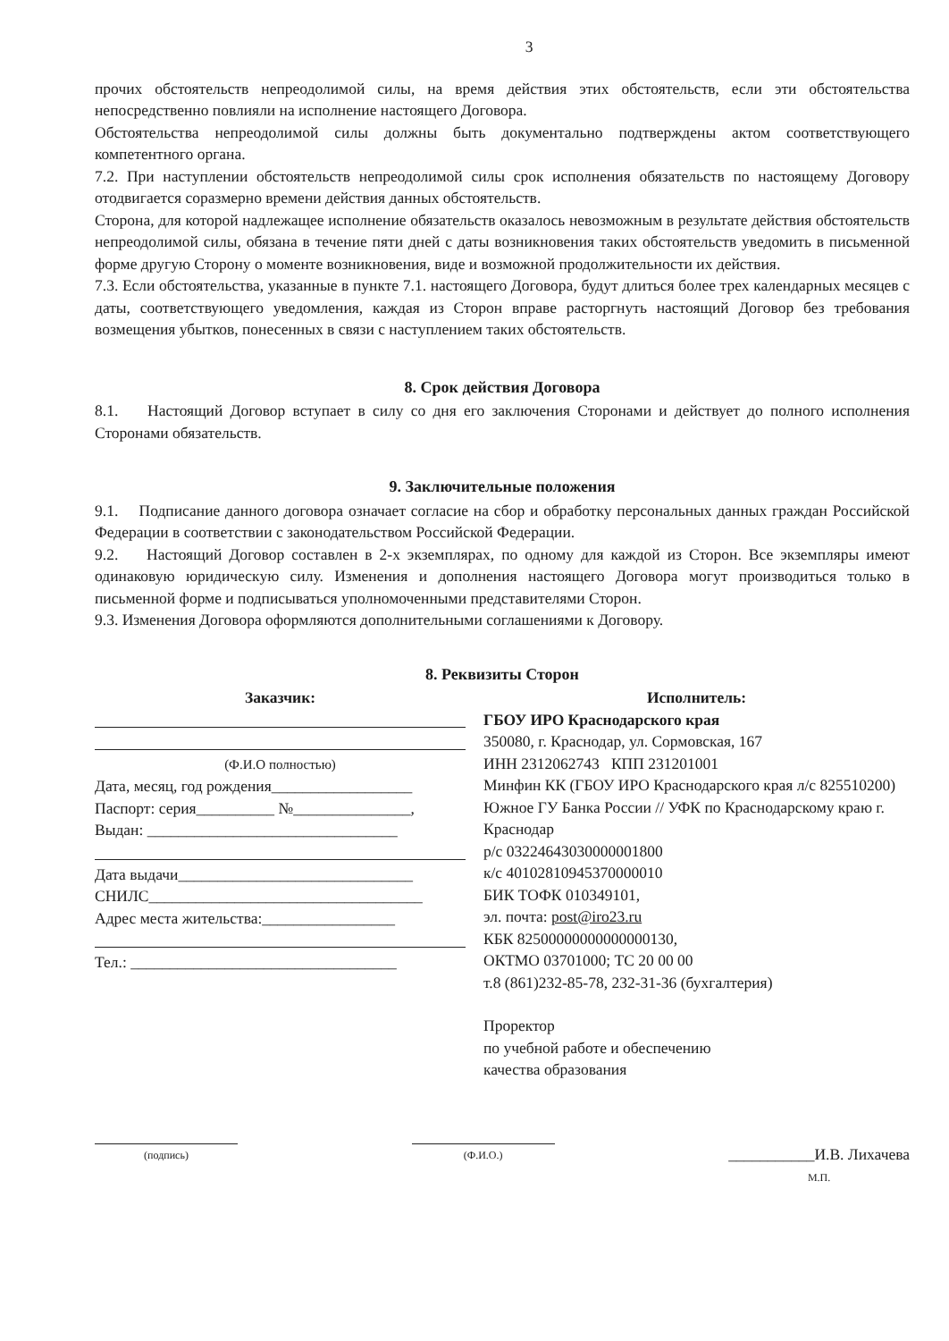3
прочих обстоятельств непреодолимой силы, на время действия этих обстоятельств, если эти обстоятельства непосредственно повлияли на исполнение настоящего Договора.
Обстоятельства непреодолимой силы должны быть документально подтверждены актом соответствующего компетентного органа.
7.2. При наступлении обстоятельств непреодолимой силы срок исполнения обязательств по настоящему Договору отодвигается соразмерно времени действия данных обстоятельств.
Сторона, для которой надлежащее исполнение обязательств оказалось невозможным в результате действия обстоятельств непреодолимой силы, обязана в течение пяти дней с даты возникновения таких обстоятельств уведомить в письменной форме другую Сторону о моменте возникновения, виде и возможной продолжительности их действия.
7.3. Если обстоятельства, указанные в пункте 7.1. настоящего Договора, будут длиться более трех календарных месяцев с даты, соответствующего уведомления, каждая из Сторон вправе расторгнуть настоящий Договор без требования возмещения убытков, понесенных в связи с наступлением таких обстоятельств.
8. Срок действия Договора
8.1. Настоящий Договор вступает в силу со дня его заключения Сторонами и действует до полного исполнения Сторонами обязательств.
9. Заключительные положения
9.1. Подписание данного договора означает согласие на сбор и обработку персональных данных граждан Российской Федерации в соответствии с законодательством Российской Федерации.
9.2. Настоящий Договор составлен в 2-х экземплярах, по одному для каждой из Сторон. Все экземпляры имеют одинаковую юридическую силу. Изменения и дополнения настоящего Договора могут производиться только в письменной форме и подписываться уполномоченными представителями Сторон.
9.3. Изменения Договора оформляются дополнительными соглашениями к Договору.
8. Реквизиты Сторон
Заказчик:
(Ф.И.О полностью)
Дата, месяц, год рождения__________________
Паспорт: серия__________ №_______________,
Выдан: ________________________________
Дата выдачи______________________________
СНИЛС___________________________________
Адрес места жительства:_________________
Тел.: __________________________________
Исполнитель:
ГБОУ ИРО Краснодарского края
350080, г. Краснодар, ул. Сормовская, 167
ИНН 2312062743 КПП 231201001
Минфин КК (ГБОУ ИРО Краснодарского края л/с 825510200)
Южное ГУ Банка России // УФК по Краснодарскому краю г. Краснодар
р/с 03224643030000001800
к/с 40102810945370000010
БИК ТОФК 010349101,
эл. почта: post@iro23.ru
КБК 82500000000000000130,
ОКТМО 03701000; ТС 20 00 00
т.8 (861)232-85-78, 232-31-36 (бухгалтерия)
Проректор
по учебной работе и обеспечению
качества образования
(подпись) (Ф.И.О.)
___________И.В. Лихачева
М.П.